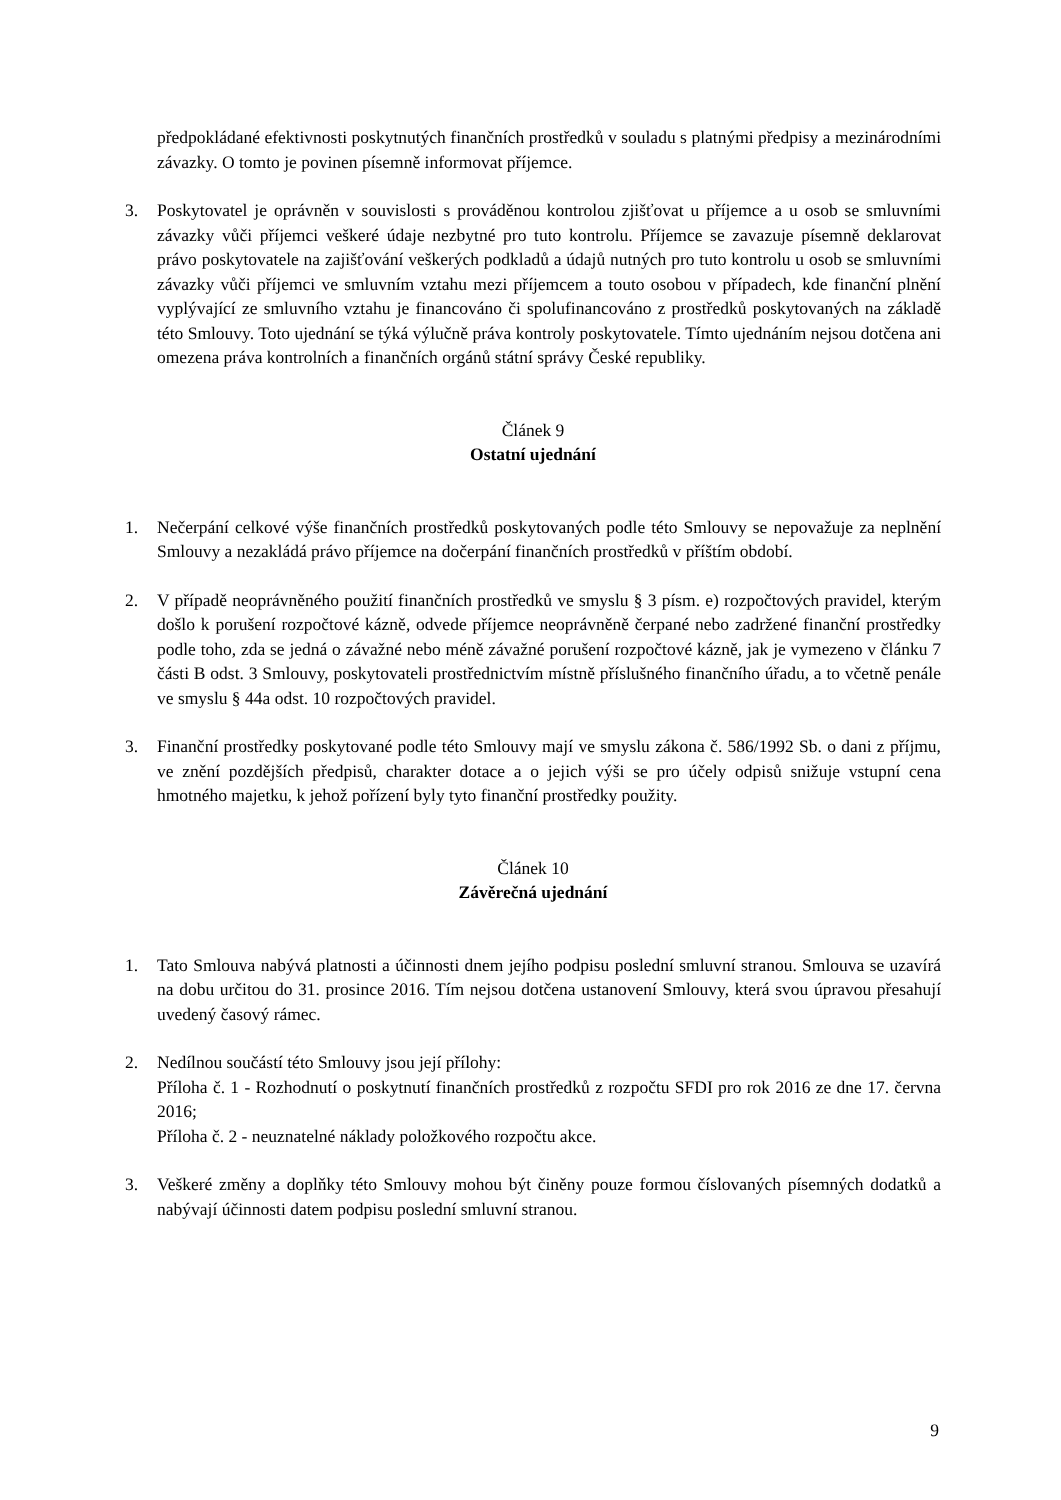předpokládané efektivnosti poskytnutých finančních prostředků v souladu s platnými předpisy a mezinárodními závazky. O tomto je povinen písemně informovat příjemce.
3. Poskytovatel je oprávněn v souvislosti s prováděnou kontrolou zjišťovat u příjemce a u osob se smluvními závazky vůči příjemci veškeré údaje nezbytné pro tuto kontrolu. Příjemce se zavazuje písemně deklarovat právo poskytovatele na zajišťování veškerých podkladů a údajů nutných pro tuto kontrolu u osob se smluvními závazky vůči příjemci ve smluvním vztahu mezi příjemcem a touto osobou v případech, kde finanční plnění vyplývající ze smluvního vztahu je financováno či spolufinancováno z prostředků poskytovaných na základě této Smlouvy. Toto ujednání se týká výlučně práva kontroly poskytovatele. Tímto ujednáním nejsou dotčena ani omezena práva kontrolních a finančních orgánů státní správy České republiky.
Článek 9
Ostatní ujednání
1. Nečerpání celkové výše finančních prostředků poskytovaných podle této Smlouvy se nepovažuje za neplnění Smlouvy a nezakládá právo příjemce na dočerpání finančních prostředků v příštím období.
2. V případě neoprávněného použití finančních prostředků ve smyslu § 3 písm. e) rozpočtových pravidel, kterým došlo k porušení rozpočtové kázně, odvede příjemce neoprávněně čerpané nebo zadržené finanční prostředky podle toho, zda se jedná o závažné nebo méně závažné porušení rozpočtové kázně, jak je vymezeno v článku 7 části B odst. 3 Smlouvy, poskytovateli prostřednictvím místně příslušného finančního úřadu, a to včetně penále ve smyslu § 44a odst. 10 rozpočtových pravidel.
3. Finanční prostředky poskytované podle této Smlouvy mají ve smyslu zákona č. 586/1992 Sb. o dani z příjmu, ve znění pozdějších předpisů, charakter dotace a o jejich výši se pro účely odpisů snižuje vstupní cena hmotného majetku, k jehož pořízení byly tyto finanční prostředky použity.
Článek 10
Závěrečná ujednání
1. Tato Smlouva nabývá platnosti a účinnosti dnem jejího podpisu poslední smluvní stranou. Smlouva se uzavírá na dobu určitou do 31. prosince 2016. Tím nejsou dotčena ustanovení Smlouvy, která svou úpravou přesahují uvedený časový rámec.
2. Nedílnou součástí této Smlouvy jsou její přílohy:
Příloha č. 1 - Rozhodnutí o poskytnutí finančních prostředků z rozpočtu SFDI pro rok 2016 ze dne 17. června 2016;
Příloha č. 2 - neuznatelné náklady položkového rozpočtu akce.
3. Veškeré změny a doplňky této Smlouvy mohou být činěny pouze formou číslovaných písemných dodatků a nabývají účinnosti datem podpisu poslední smluvní stranou.
9